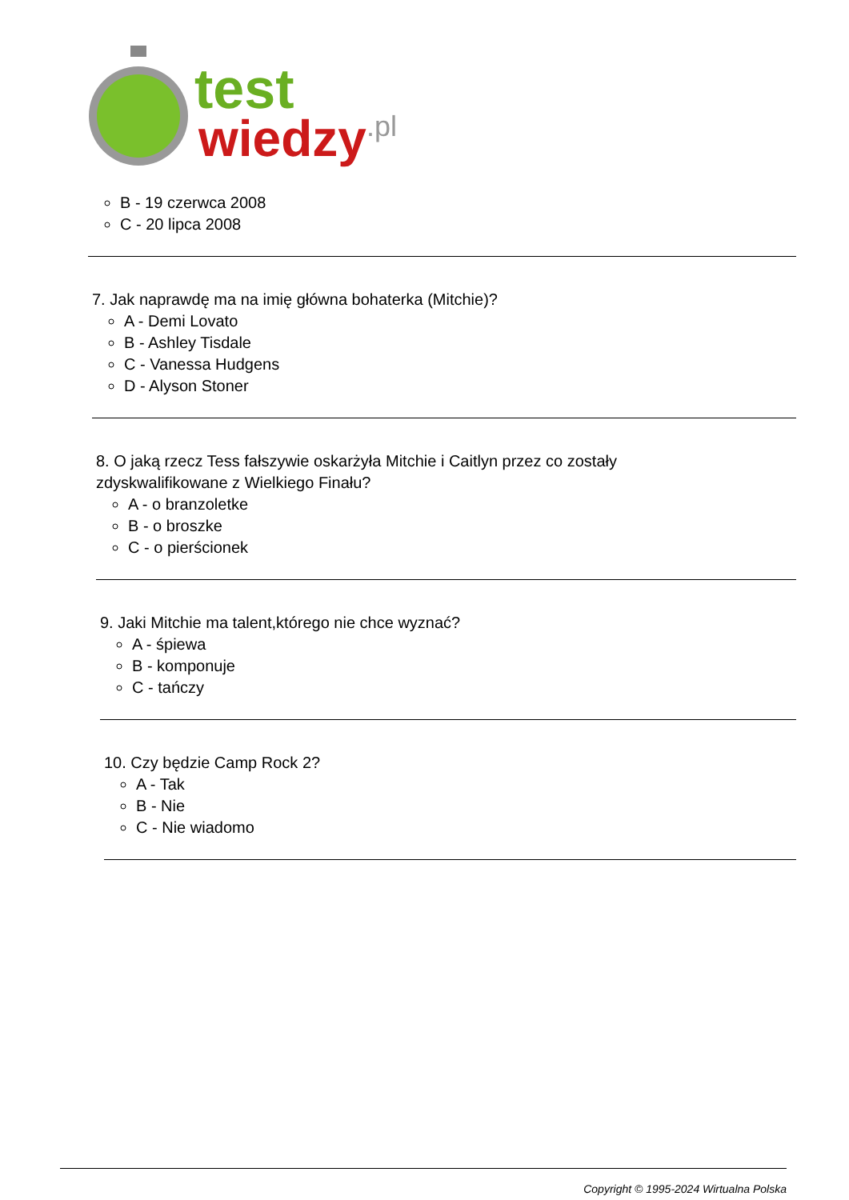test
wiedzy
.pl
B - 19 czerwca 2008
C - 20 lipca 2008
7. Jak naprawdę ma na imię główna bohaterka (Mitchie)?
A - Demi Lovato
B - Ashley Tisdale
C - Vanessa Hudgens
D - Alyson Stoner
8. O jaką rzecz Tess fałszywie oskarżyła Mitchie i Caitlyn przez co zostały
zdyskwalifikowane z Wielkiego Finału?
A - o branzoletke
B - o broszke
C - o pierścionek
9. Jaki Mitchie ma talent,którego nie chce wyznać?
A - śpiewa
B - komponuje
C - tańczy
10. Czy będzie Camp Rock 2?
A - Tak
B - Nie
C - Nie wiadomo
Copyright © 1995-2024 Wirtualna Polska